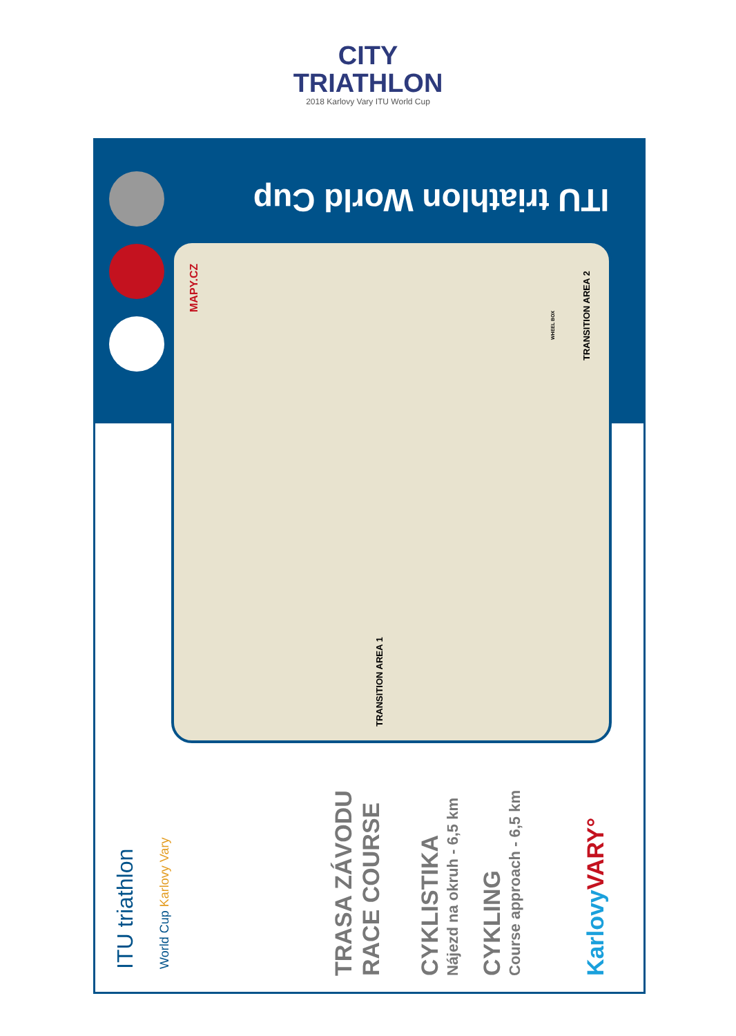CITY
TRIATHLON
2018 Karlovy Vary ITU World Cup
ITU triathlon World Cup
MAPY.CZ
TRANSITION AREA 1
TRANSITION AREA 2
WHEEL BOX
ITU triathlon World Cup Karlovy Vary TRASA ZÁVODU RACE COURSE CYKLISTIKA Nájezd na okruh - 6,5 km CYKLING Course approach - 6,5 km KarlovyVARY°